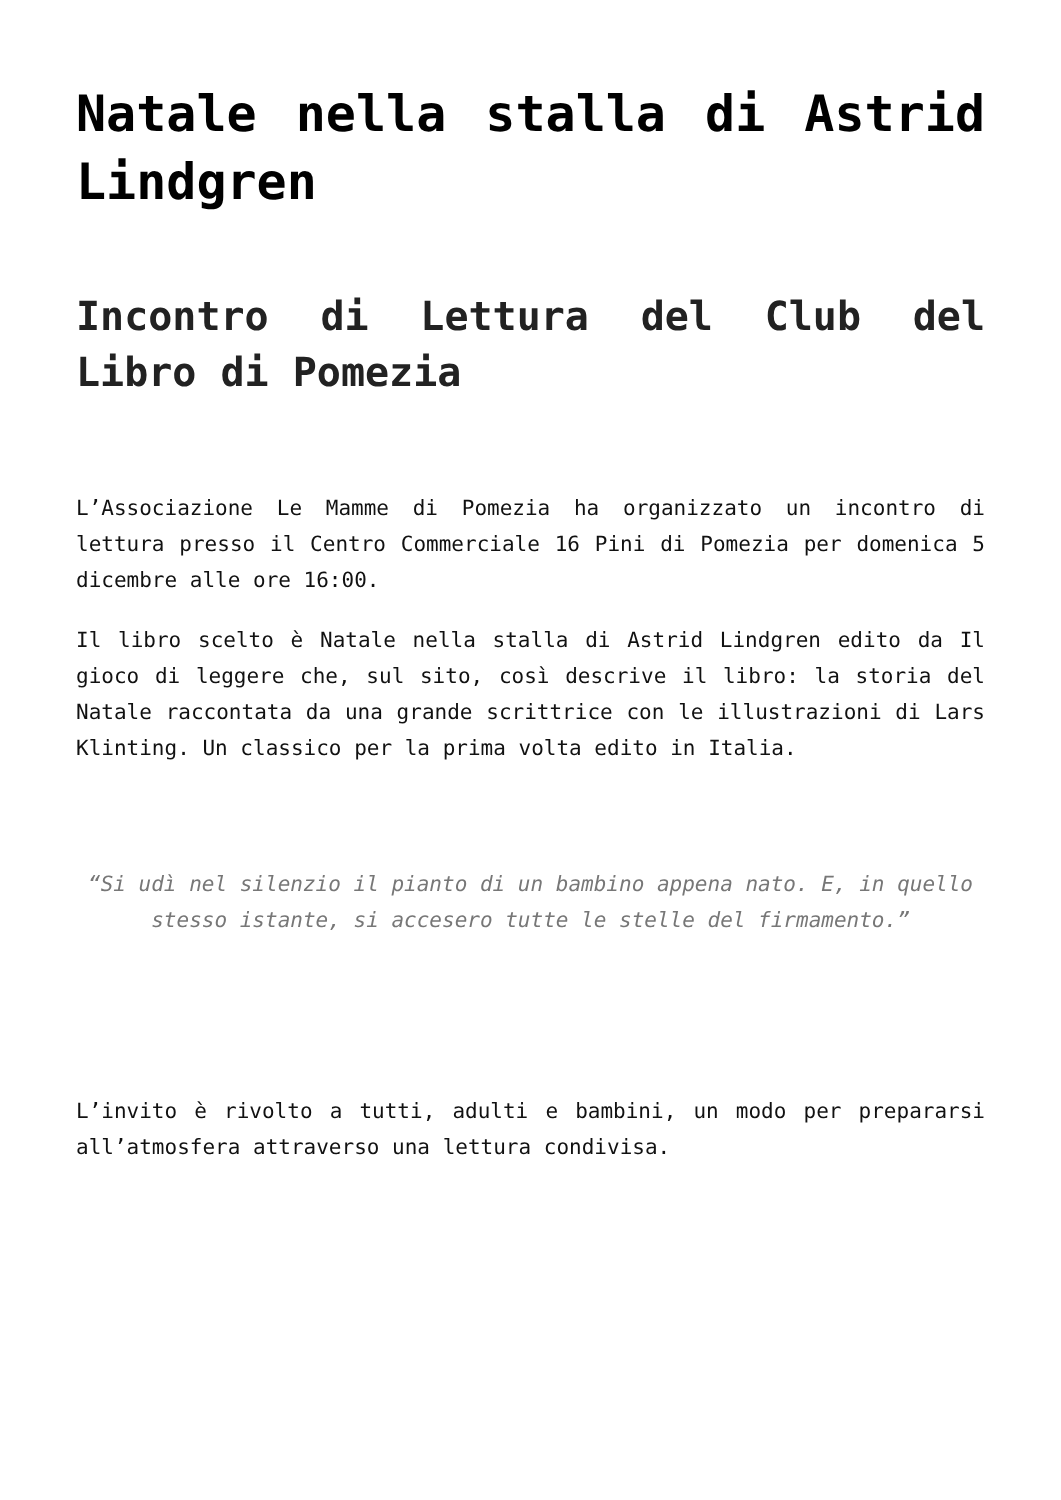Natale nella stalla di Astrid Lindgren
Incontro di Lettura del Club del Libro di Pomezia
L’Associazione Le Mamme di Pomezia ha organizzato un incontro di lettura presso il Centro Commerciale 16 Pini di Pomezia per domenica 5 dicembre alle ore 16:00.
Il libro scelto è Natale nella stalla di Astrid Lindgren edito da Il gioco di leggere che, sul sito, così descrive il libro: la storia del Natale raccontata da una grande scrittrice con le illustrazioni di Lars Klinting. Un classico per la prima volta edito in Italia.
“Si udì nel silenzio il pianto di un bambino appena nato. E, in quello stesso istante, si accesero tutte le stelle del firmamento.”
L’invito è rivolto a tutti, adulti e bambini, un modo per prepararsi all’atmosfera attraverso una lettura condivisa.